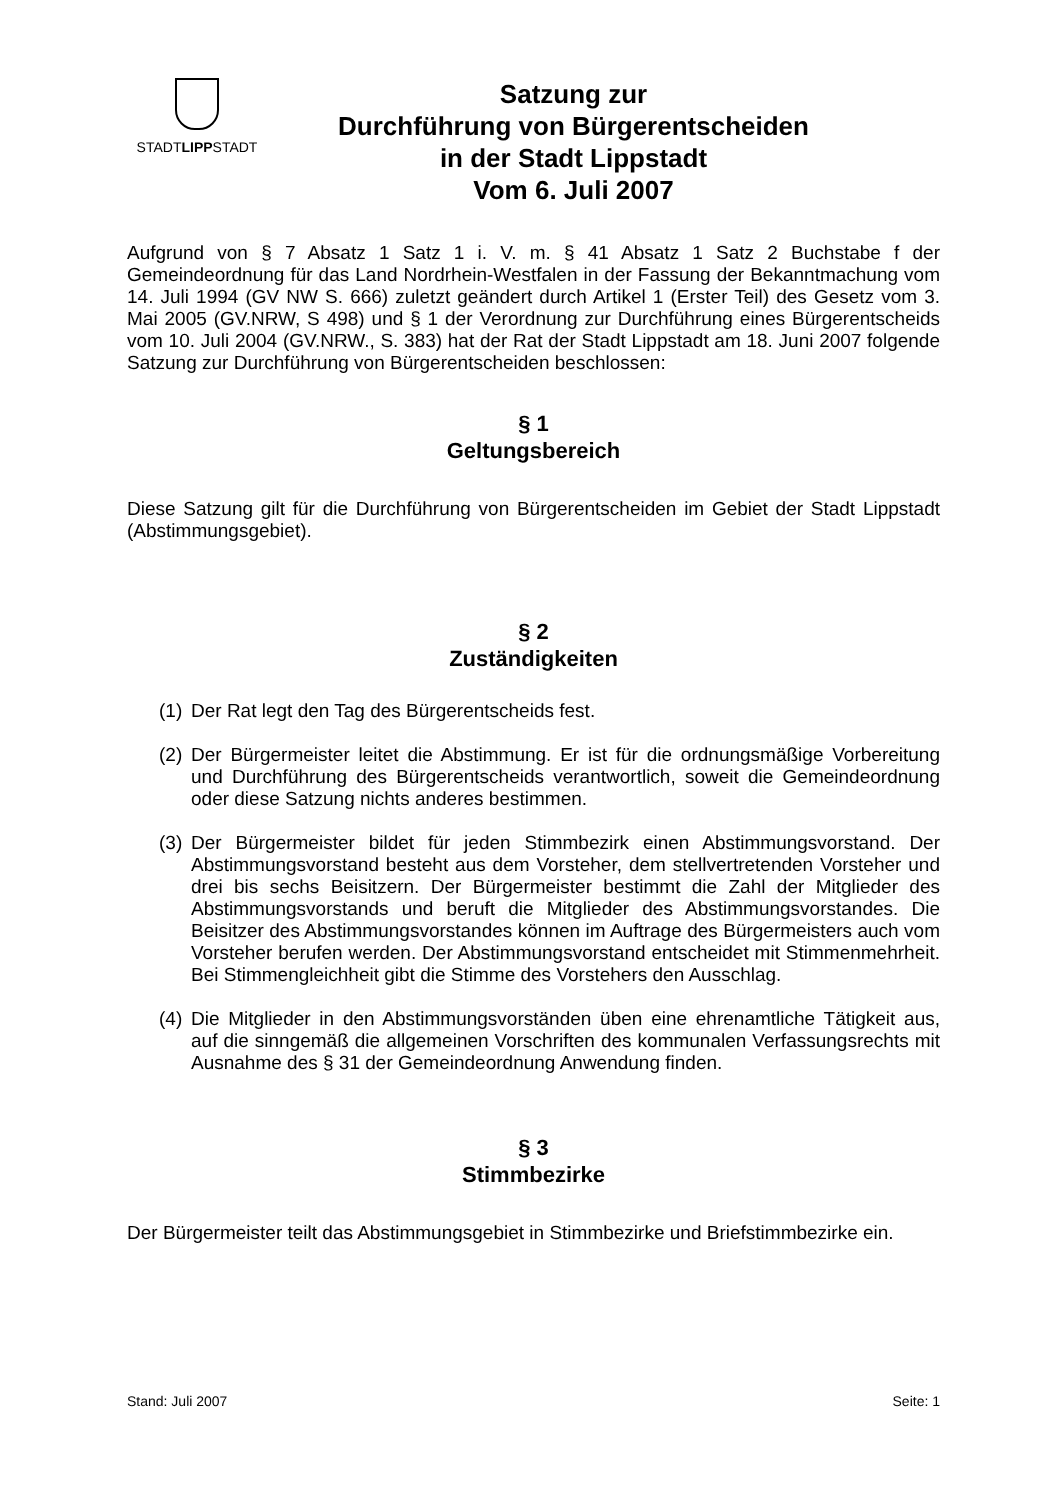STADTLIPPSTADT
Satzung zur
Durchführung von Bürgerentscheiden
in der Stadt Lippstadt
Vom 6. Juli 2007
Aufgrund von § 7 Absatz 1 Satz 1 i. V. m. § 41 Absatz 1 Satz 2 Buchstabe f der Gemeindeordnung für das Land Nordrhein-Westfalen in der Fassung der Bekanntmachung vom 14. Juli 1994 (GV NW S. 666) zuletzt geändert durch Artikel 1 (Erster Teil) des Gesetz vom 3. Mai 2005 (GV.NRW, S 498) und § 1 der Verordnung zur Durchführung eines Bürgerentscheids vom 10. Juli 2004 (GV.NRW., S. 383) hat der Rat der Stadt Lippstadt am 18. Juni 2007 folgende Satzung zur Durchführung von Bürgerentscheiden beschlossen:
§ 1
Geltungsbereich
Diese Satzung gilt für die Durchführung von Bürgerentscheiden im Gebiet der Stadt Lippstadt (Abstimmungsgebiet).
§ 2
Zuständigkeiten
(1)
Der Rat legt den Tag des Bürgerentscheids fest.
(2)
Der Bürgermeister leitet die Abstimmung. Er ist für die ordnungsmäßige Vorbereitung und Durchführung des Bürgerentscheids verantwortlich, soweit die Gemeindeordnung oder diese Satzung nichts anderes bestimmen.
(3)
Der Bürgermeister bildet für jeden Stimmbezirk einen Abstimmungsvorstand. Der Abstimmungsvorstand besteht aus dem Vorsteher, dem stellvertretenden Vorsteher und drei bis sechs Beisitzern. Der Bürgermeister bestimmt die Zahl der Mitglieder des Abstimmungsvorstands und beruft die Mitglieder des Abstimmungsvorstandes. Die Beisitzer des Abstimmungsvorstandes können im Auftrage des Bürgermeisters auch vom Vorsteher berufen werden. Der Abstimmungsvorstand entscheidet mit Stimmenmehrheit. Bei Stimmengleichheit gibt die Stimme des Vorstehers den Ausschlag.
(4)
Die Mitglieder in den Abstimmungsvorständen üben eine ehrenamtliche Tätigkeit aus, auf die sinngemäß die allgemeinen Vorschriften des kommunalen Verfassungsrechts mit Ausnahme des § 31 der Gemeindeordnung Anwendung finden.
§ 3
Stimmbezirke
Der Bürgermeister teilt das Abstimmungsgebiet in Stimmbezirke und Briefstimmbezirke ein.
Stand: Juli 2007 Seite: 1